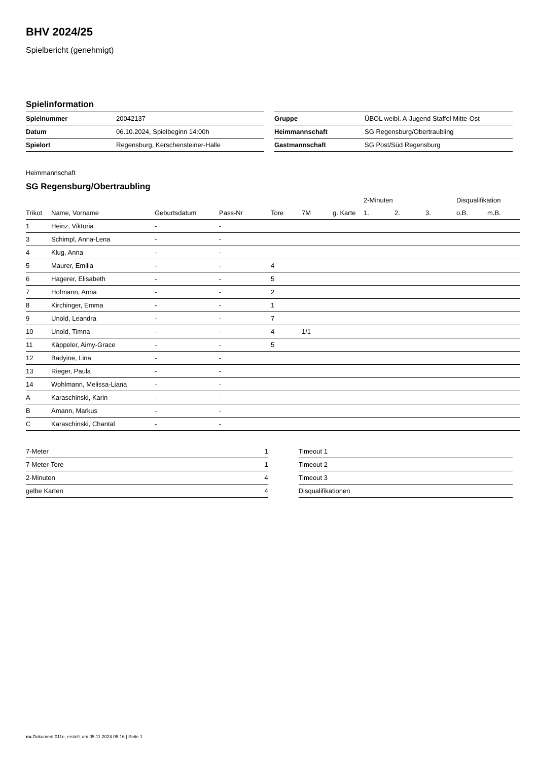BHV 2024/25
Spielbericht (genehmigt)
Spielinformation
| Spielnummer | 20042137 |
| Datum | 06.10.2024, Spielbeginn 14:00h |
| Spielort | Regensburg, Kerschensteiner-Halle |
| Gruppe | ÜBOL weibl. A-Jugend Staffel Mitte-Ost |
| Heimmannschaft | SG Regensburg/Obertraubling |
| Gastmannschaft | SG Post/Süd Regensburg |
Heimmannschaft
SG Regensburg/Obertraubling
| | | | | | | | 2-Minuten | | | Disqualifikation | |
| --- | --- | --- | --- | --- | --- | --- | --- | --- | --- | --- | --- |
| Trikot | Name, Vorname | Geburtsdatum | Pass-Nr | Tore | 7M | g. Karte | 1. | 2. | 3. | o.B. | m.B. |
| 1 | Heinz, Viktoria | - | - | | | | | | | | |
| 3 | Schimpl, Anna-Lena | - | - | | | | | | | | |
| 4 | Klug, Anna | - | - | | | | | | | | |
| 5 | Maurer, Emilia | - | - | 4 | | | | | | | |
| 6 | Hagerer, Elisabeth | - | - | 5 | | | | | | | |
| 7 | Hofmann, Anna | - | - | 2 | | | | | | | |
| 8 | Kirchinger, Emma | - | - | 1 | | | | | | | |
| 9 | Unold, Leandra | - | - | 7 | | | | | | | |
| 10 | Unold, Timna | - | - | 4 | 1/1 | | | | | | |
| 11 | Käppeler, Aimy-Grace | - | - | 5 | | | | | | | |
| 12 | Badyine, Lina | - | - | | | | | | | | |
| 13 | Rieger, Paula | - | - | | | | | | | | |
| 14 | Wohlmann, Melissa-Liana | - | - | | | | | | | | |
| A | Karaschinski, Karin | - | - | | | | | | | | |
| B | Amann, Markus | - | - | | | | | | | | |
| C | Karaschinski, Chantal | - | - | | | | | | | | |
| 7-Meter | 1 |
| 7-Meter-Tore | 1 |
| 2-Minuten | 4 |
| gelbe Karten | 4 |
| Timeout 1 |
| Timeout 2 |
| Timeout 3 |
| Disqualifikationen |
nu.Dokument 011e, erstellt am 05.11.2024 05:16 | Seite 1